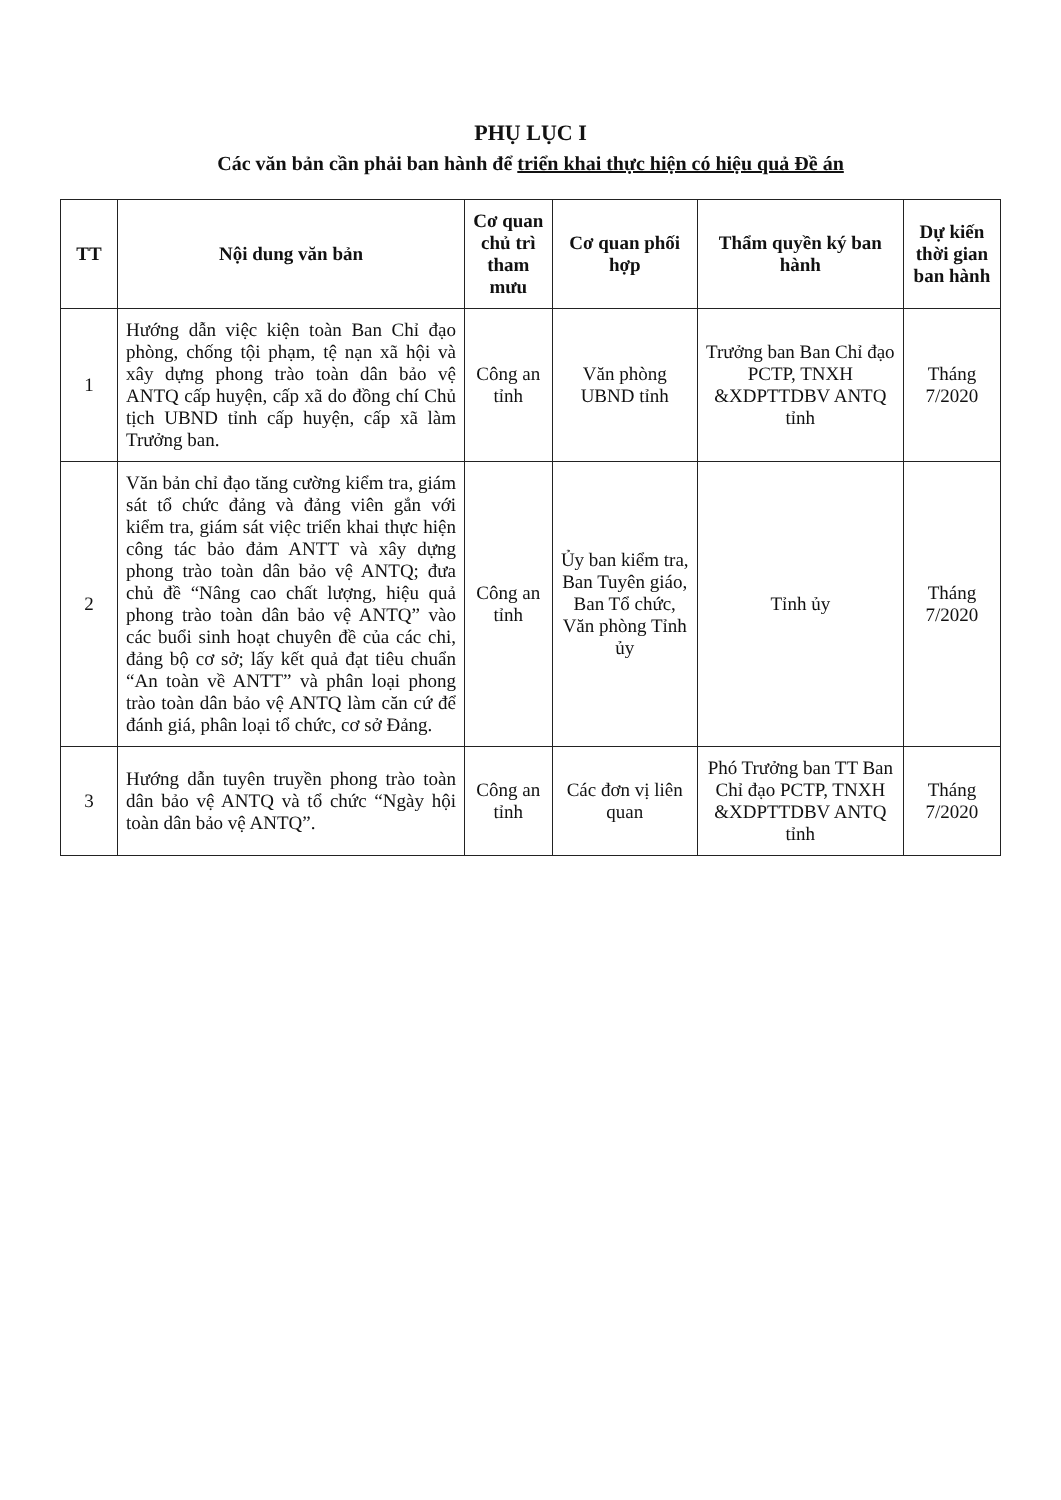PHỤ LỤC I
Các văn bản cần phải ban hành để triển khai thực hiện có hiệu quả Đề án
| TT | Nội dung văn bản | Cơ quan chủ trì tham mưu | Cơ quan phối hợp | Thẩm quyền ký ban hành | Dự kiến thời gian ban hành |
| --- | --- | --- | --- | --- | --- |
| 1 | Hướng dẫn việc kiện toàn Ban Chỉ đạo phòng, chống tội phạm, tệ nạn xã hội và xây dựng phong trào toàn dân bảo vệ ANTQ cấp huyện, cấp xã do đồng chí Chủ tịch UBND tỉnh cấp huyện, cấp xã làm Trưởng ban. | Công an tỉnh | Văn phòng UBND tỉnh | Trưởng ban Ban Chỉ đạo PCTP, TNXH &XDPTTDBV ANTQ tỉnh | Tháng 7/2020 |
| 2 | Văn bản chỉ đạo tăng cường kiểm tra, giám sát tổ chức đảng và đảng viên gắn với kiểm tra, giám sát việc triển khai thực hiện công tác bảo đảm ANTT và xây dựng phong trào toàn dân bảo vệ ANTQ; đưa chủ đề “Nâng cao chất lượng, hiệu quả phong trào toàn dân bảo vệ ANTQ” vào các buổi sinh hoạt chuyên đề của các chi, đảng bộ cơ sở; lấy kết quả đạt tiêu chuẩn “An toàn về ANTT” và phân loại phong trào toàn dân bảo vệ ANTQ làm căn cứ để đánh giá, phân loại tổ chức, cơ sở Đảng. | Công an tỉnh | Ủy ban kiểm tra, Ban Tuyên giáo, Ban Tổ chức, Văn phòng Tỉnh ủy | Tỉnh ủy | Tháng 7/2020 |
| 3 | Hướng dẫn tuyên truyền phong trào toàn dân bảo vệ ANTQ và tổ chức “Ngày hội toàn dân bảo vệ ANTQ”. | Công an tỉnh | Các đơn vị liên quan | Phó Trưởng ban TT Ban Chỉ đạo PCTP, TNXH &XDPTTDBV ANTQ tỉnh | Tháng 7/2020 |